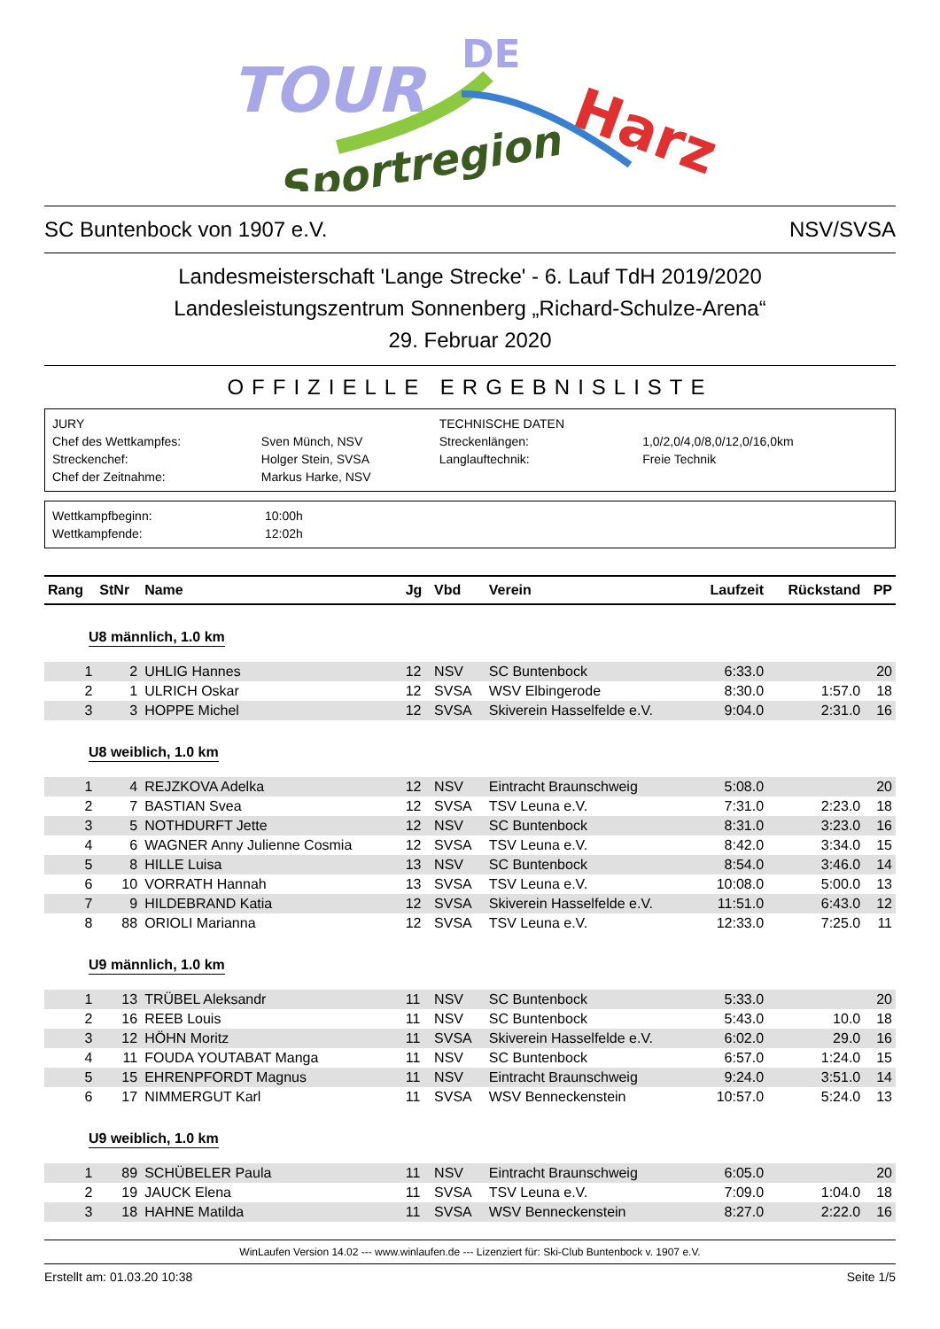TOUR
DE
Harz
Sportregion
SC Buntenbock von 1907 e.V. NSV/SVSA
Landesmeisterschaft 'Lange Strecke' - 6. Lauf TdH 2019/2020
Landesleistungszentrum Sonnenberg „Richard-Schulze-Arena“
29. Februar 2020
OFFIZIELLE ERGEBNISLISTE
| JURY | | TECHNISCHE DATEN | |
| Chef des Wettkampfes: | Sven Münch, NSV | Streckenlängen: | 1,0/2,0/4,0/8,0/12,0/16,0km |
| Streckenchef: | Holger Stein, SVSA | Langlauftechnik: | Freie Technik |
| Chef der Zeitnahme: | Markus Harke, NSV | | |
| Wettkampfbeginn: | 10:00h |
| Wettkampfende: | 12:02h |
| Rang | StNr | Name | Jg | Vbd | Verein | Laufzeit | Rückstand | PP |
| --- | --- | --- | --- | --- | --- | --- | --- | --- |
| U8 männlich, 1.0 km | | | | | | | | |
| 1 | 2 | UHLIG Hannes | 12 | NSV | SC Buntenbock | 6:33.0 | | 20 |
| 2 | 1 | ULRICH Oskar | 12 | SVSA | WSV Elbingerode | 8:30.0 | 1:57.0 | 18 |
| 3 | 3 | HOPPE Michel | 12 | SVSA | Skiverein Hasselfelde e.V. | 9:04.0 | 2:31.0 | 16 |
| U8 weiblich, 1.0 km | | | | | | | | |
| 1 | 4 | REJZKOVA Adelka | 12 | NSV | Eintracht Braunschweig | 5:08.0 | | 20 |
| 2 | 7 | BASTIAN Svea | 12 | SVSA | TSV Leuna e.V. | 7:31.0 | 2:23.0 | 18 |
| 3 | 5 | NOTHDURFT Jette | 12 | NSV | SC Buntenbock | 8:31.0 | 3:23.0 | 16 |
| 4 | 6 | WAGNER Anny Julienne Cosmia | 12 | SVSA | TSV Leuna e.V. | 8:42.0 | 3:34.0 | 15 |
| 5 | 8 | HILLE Luisa | 13 | NSV | SC Buntenbock | 8:54.0 | 3:46.0 | 14 |
| 6 | 10 | VORRATH Hannah | 13 | SVSA | TSV Leuna e.V. | 10:08.0 | 5:00.0 | 13 |
| 7 | 9 | HILDEBRAND Katia | 12 | SVSA | Skiverein Hasselfelde e.V. | 11:51.0 | 6:43.0 | 12 |
| 8 | 88 | ORIOLI Marianna | 12 | SVSA | TSV Leuna e.V. | 12:33.0 | 7:25.0 | 11 |
| U9 männlich, 1.0 km | | | | | | | | |
| 1 | 13 | TRÜBEL Aleksandr | 11 | NSV | SC Buntenbock | 5:33.0 | | 20 |
| 2 | 16 | REEB Louis | 11 | NSV | SC Buntenbock | 5:43.0 | 10.0 | 18 |
| 3 | 12 | HÖHN Moritz | 11 | SVSA | Skiverein Hasselfelde e.V. | 6:02.0 | 29.0 | 16 |
| 4 | 11 | FOUDA YOUTABAT Manga | 11 | NSV | SC Buntenbock | 6:57.0 | 1:24.0 | 15 |
| 5 | 15 | EHRENPFORDT Magnus | 11 | NSV | Eintracht Braunschweig | 9:24.0 | 3:51.0 | 14 |
| 6 | 17 | NIMMERGUT Karl | 11 | SVSA | WSV Benneckenstein | 10:57.0 | 5:24.0 | 13 |
| U9 weiblich, 1.0 km | | | | | | | | |
| 1 | 89 | SCHÜBELER Paula | 11 | NSV | Eintracht Braunschweig | 6:05.0 | | 20 |
| 2 | 19 | JAUCK Elena | 11 | SVSA | TSV Leuna e.V. | 7:09.0 | 1:04.0 | 18 |
| 3 | 18 | HAHNE Matilda | 11 | SVSA | WSV Benneckenstein | 8:27.0 | 2:22.0 | 16 |
WinLaufen Version 14.02 --- www.winlaufen.de --- Lizenziert für: Ski-Club Buntenbock v. 1907 e.V.
Erstellt am: 01.03.20 10:38 Seite 1/5